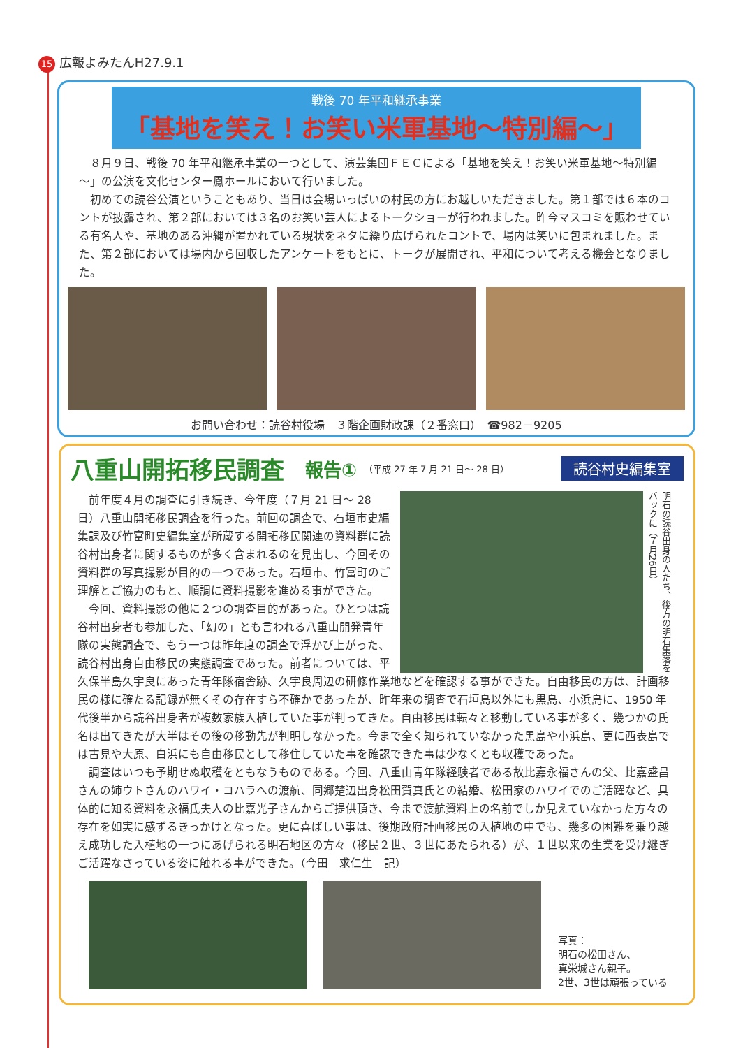15 広報よみたんH27.9.1
戦後 70 年平和継承事業
「基地を笑え！お笑い米軍基地～特別編～」
８月９日、戦後 70 年平和継承事業の一つとして、演芸集団ＦＥＣによる「基地を笑え！お笑い米軍基地～特別編～」の公演を文化センター鳳ホールにおいて行いました。
初めての読谷公演ということもあり、当日は会場いっぱいの村民の方にお越しいただきました。第１部では６本のコントが披露され、第２部においては３名のお笑い芸人によるトークショーが行われました。昨今マスコミを賑わせている有名人や、基地のある沖縄が置かれている現状をネタに繰り広げられたコントで、場内は笑いに包まれました。また、第２部においては場内から回収したアンケートをもとに、トークが展開され、平和について考える機会となりました。
お問い合わせ：読谷村役場　３階企画財政課（２番窓口）　☎982－9205
八重山開拓移民調査
報告① （平成 27 年 7 月 21 日～ 28 日） 読谷村史編集室
明石の読谷出身の人たち、後方の明石集落をバックに（７月26日）
前年度４月の調査に引き続き、今年度（７月 21 日～ 28 日）八重山開拓移民調査を行った。前回の調査で、石垣市史編集課及び竹富町史編集室が所蔵する開拓移民関連の資料群に読谷村出身者に関するものが多く含まれるのを見出し、今回その資料群の写真撮影が目的の一つであった。石垣市、竹富町のご理解とご協力のもと、順調に資料撮影を進める事ができた。
今回、資料撮影の他に２つの調査目的があった。ひとつは読谷村出身者も参加した、「幻の」とも言われる八重山開発青年隊の実態調査で、もう一つは昨年度の調査で浮かび上がった、読谷村出身自由移民の実態調査であった。前者については、平久保半島久宇良にあった青年隊宿舎跡、久宇良周辺の研修作業地などを確認する事ができた。自由移民の方は、計画移民の様に確たる記録が無くその存在すら不確かであったが、昨年来の調査で石垣島以外にも黒島、小浜島に、1950 年代後半から読谷出身者が複数家族入植していた事が判ってきた。自由移民は転々と移動している事が多く、幾つかの氏名は出てきたが大半はその後の移動先が判明しなかった。今まで全く知られていなかった黒島や小浜島、更に西表島では古見や大原、白浜にも自由移民として移住していた事を確認できた事は少なくとも収穫であった。
調査はいつも予期せぬ収穫をともなうものである。今回、八重山青年隊経験者である故比嘉永福さんの父、比嘉盛昌さんの姉ウトさんのハワイ・コハラへの渡航、同郷楚辺出身松田賀真氏との結婚、松田家のハワイでのご活躍など、具体的に知る資料を永福氏夫人の比嘉光子さんからご提供頂き、今まで渡航資料上の名前でしか見えていなかった方々の存在を如実に感ずるきっかけとなった。更に喜ばしい事は、後期政府計画移民の入植地の中でも、幾多の困難を乗り越え成功した入植地の一つにあげられる明石地区の方々（移民２世、３世にあたられる）が、１世以来の生業を受け継ぎご活躍なさっている姿に触れる事ができた。（今田　求仁生　記）
写真：
明石の松田さん、
真栄城さん親子。
2世、3世は頑張っている